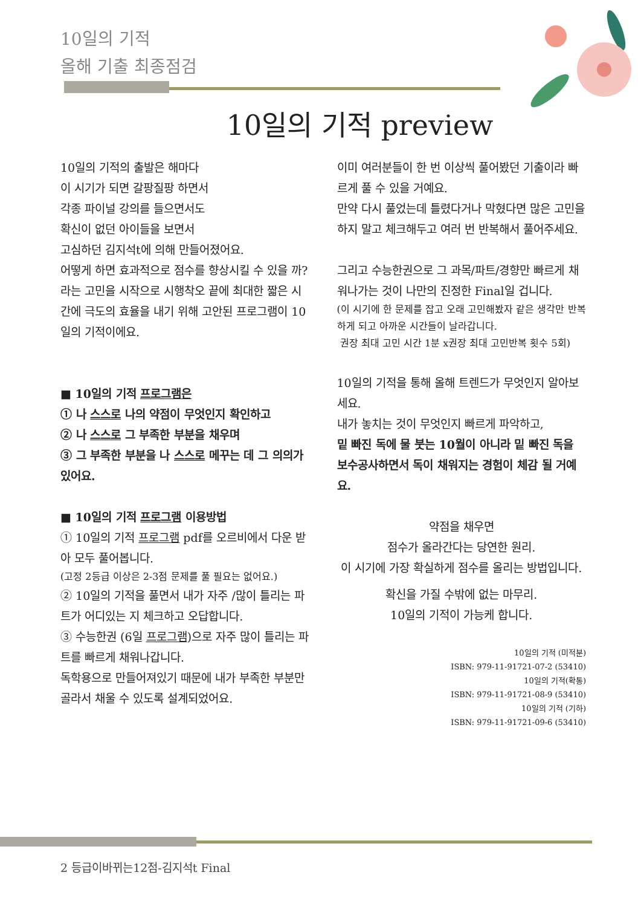10일의 기적
올해 기출 최종점검
10일의 기적 preview
10일의 기적의 출발은 해마다
이 시기가 되면 갈팡질팡 하면서
각종 파이널 강의를 들으면서도
확신이 없던 아이들을 보면서
고심하던 김지석t에 의해 만들어졌어요.
어떻게 하면 효과적으로 점수를 향상시킬 수 있을 까? 라는 고민을 시작으로 시행착오 끝에 최대한 짧은 시간에 극도의 효율을 내기 위해 고안된 프로그램이 10일의 기적이에요.
■ 10일의 기적 프로그램은
① 나 스스로 나의 약점이 무엇인지 확인하고
② 나 스스로 그 부족한 부분을 채우며
③ 그 부족한 부분을 나 스스로 메꾸는 데 그 의의가 있어요.
■ 10일의 기적 프로그램 이용방법
① 10일의 기적 프로그램 pdf를 오르비에서 다운 받아 모두 풀어봅니다.
(고정 2등급 이상은 2-3점 문제를 풀 필요는 없어요.)
② 10일의 기적을 풀면서 내가 자주 /많이 틀리는 파트가 어디있는 지 체크하고 오답합니다.
③ 수능한권 (6일 프로그램)으로 자주 많이 틀리는 파트를 빠르게 채워나갑니다.
독학용으로 만들어져있기 때문에 내가 부족한 부분만 골라서 채울 수 있도록 설계되었어요.
이미 여러분들이 한 번 이상씩 풀어봤던 기출이라 빠르게 풀 수 있을 거예요.
만약 다시 풀었는데 틀렸다거나 막혔다면 많은 고민을 하지 말고 체크해두고 여러 번 반복해서 풀어주세요.
그리고 수능한권으로 그 과목/파트/경향만 빠르게 채워나가는 것이 나만의 진정한 Final일 겁니다.
(이 시기에 한 문제를 잡고 오래 고민해봤자 같은 생각만 반복하게 되고 아까운 시간들이 날라갑니다.
권장 최대 고민 시간 1분 x권장 최대 고민반복 횟수 5회)
10일의 기적을 통해 올해 트렌드가 무엇인지 알아보세요.
내가 놓치는 것이 무엇인지 빠르게 파악하고,
밑 빠진 독에 물 붓는 10월이 아니라 밑 빠진 독을 보수공사하면서 독이 채워지는 경험이 체감 될 거예요.
약점을 채우면
점수가 올라간다는 당연한 원리.
이 시기에 가장 확실하게 점수를 올리는 방법입니다.
확신을 가질 수밖에 없는 마무리.
10일의 기적이 가능케 합니다.
10일의 기적 (미적분)
ISBN: 979-11-91721-07-2 (53410)
10일의 기적(확통)
ISBN: 979-11-91721-08-9 (53410)
10일의 기적 (기하)
ISBN: 979-11-91721-09-6 (53410)
2 등급이바뀌는12점-김지석t Final